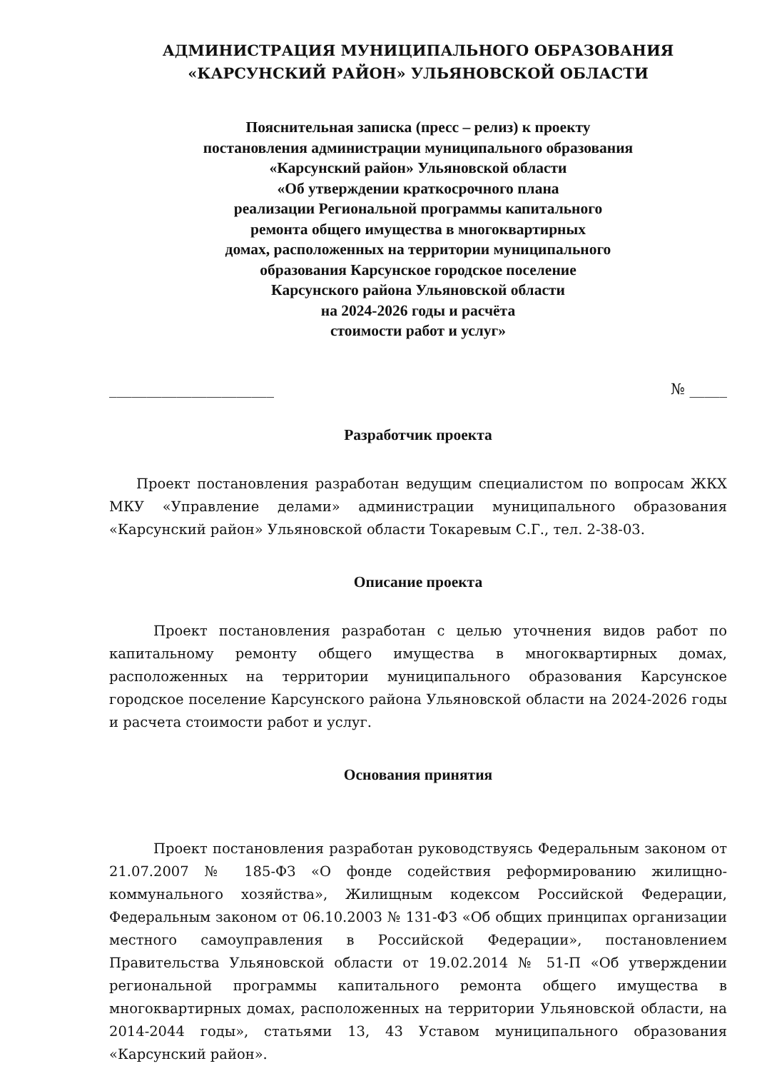АДМИНИСТРАЦИЯ МУНИЦИПАЛЬНОГО ОБРАЗОВАНИЯ
«КАРСУНСКИЙ РАЙОН» УЛЬЯНОВСКОЙ ОБЛАСТИ
Пояснительная записка (пресс – релиз) к проекту
постановления администрации муниципального образования
«Карсунский район» Ульяновской области
«Об утверждении краткосрочного плана
реализации Региональной программы капитального
ремонта общего имущества в многоквартирных
домах, расположенных на территории муниципального
образования Карсунское городское поселение
Карсунского района Ульяновской области
на 2024-2026 годы и расчёта
стоимости работ и услуг»
______________________ № _____
Разработчик проекта
Проект постановления разработан ведущим специалистом по вопросам ЖКХ МКУ «Управление делами» администрации муниципального образования «Карсунский район» Ульяновской области Токаревым С.Г., тел. 2-38-03.
Описание проекта
Проект постановления разработан с целью уточнения видов работ по капитальному ремонту общего имущества в многоквартирных домах, расположенных на территории муниципального образования Карсунское городское поселение Карсунского района Ульяновской области на 2024-2026 годы и расчета стоимости работ и услуг.
Основания принятия
Проект постановления разработан руководствуясь Федеральным законом от 21.07.2007 № 185-ФЗ «О фонде содействия реформированию жилищно-коммунального хозяйства», Жилищным кодексом Российской Федерации, Федеральным законом от 06.10.2003 № 131-ФЗ «Об общих принципах организации местного самоуправления в Российской Федерации», постановлением Правительства Ульяновской области от 19.02.2014 № 51-П «Об утверждении региональной программы капитального ремонта общего имущества в многоквартирных домах, расположенных на территории Ульяновской области, на 2014-2044 годы», статьями 13, 43 Уставом муниципального образования «Карсунский район».